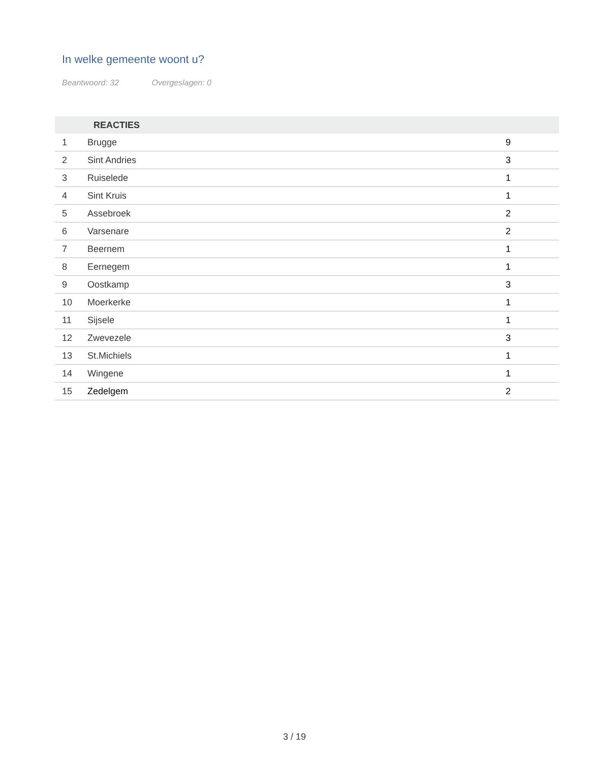In welke gemeente woont u?
Beantwoord: 32 Overgeslagen: 0
| | REACTIES | |
| --- | --- | --- |
| 1 | Brugge | 9 |
| 2 | Sint Andries | 3 |
| 3 | Ruiselede | 1 |
| 4 | Sint Kruis | 1 |
| 5 | Assebroek | 2 |
| 6 | Varsenare | 2 |
| 7 | Beernem | 1 |
| 8 | Eernegem | 1 |
| 9 | Oostkamp | 3 |
| 10 | Moerkerke | 1 |
| 11 | Sijsele | 1 |
| 12 | Zwevezele | 3 |
| 13 | St.Michiels | 1 |
| 14 | Wingene | 1 |
| 15 | Zedelgem | 2 |
3 / 19